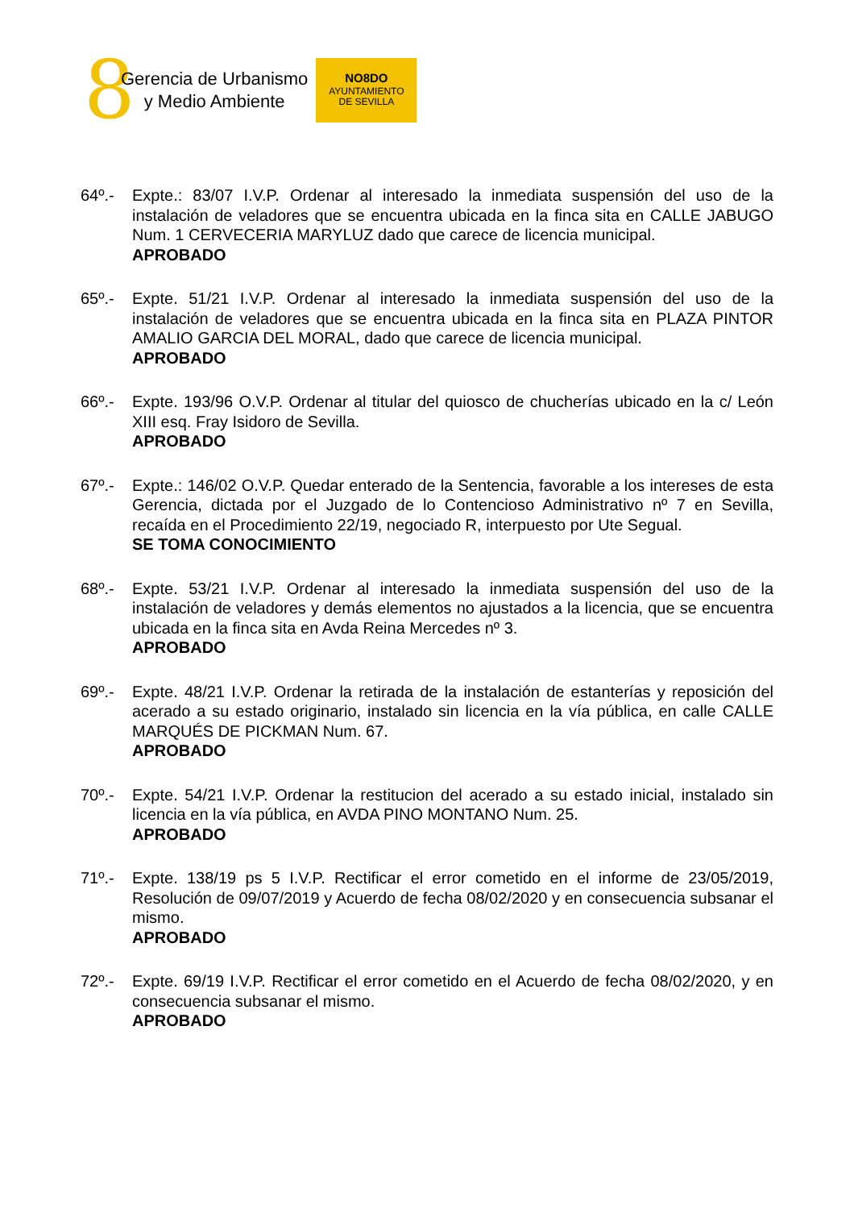8
Gerencia de Urbanismo
y Medio Ambiente
NO8DO
AYUNTAMIENTO
DE SEVILLA
64º.- Expte.: 83/07 I.V.P. Ordenar al interesado la inmediata suspensión del uso de la instalación de veladores que se encuentra ubicada en la finca sita en CALLE JABUGO Num. 1 CERVECERIA MARYLUZ dado que carece de licencia municipal.
APROBADO
65º.- Expte. 51/21 I.V.P. Ordenar al interesado la inmediata suspensión del uso de la instalación de veladores que se encuentra ubicada en la finca sita en PLAZA PINTOR AMALIO GARCIA DEL MORAL, dado que carece de licencia municipal.
APROBADO
66º.- Expte. 193/96 O.V.P. Ordenar al titular del quiosco de chucherías ubicado en la c/ León XIII esq. Fray Isidoro de Sevilla.
APROBADO
67º.- Expte.: 146/02 O.V.P. Quedar enterado de la Sentencia, favorable a los intereses de esta Gerencia, dictada por el Juzgado de lo Contencioso Administrativo nº 7 en Sevilla, recaída en el Procedimiento 22/19, negociado R, interpuesto por Ute Segual.
SE TOMA CONOCIMIENTO
68º.- Expte. 53/21 I.V.P. Ordenar al interesado la inmediata suspensión del uso de la instalación de veladores y demás elementos no ajustados a la licencia, que se encuentra ubicada en la finca sita en Avda Reina Mercedes nº 3.
APROBADO
69º.- Expte. 48/21 I.V.P. Ordenar la retirada de la instalación de estanterías y reposición del acerado a su estado originario, instalado sin licencia en la vía pública, en calle CALLE MARQUÉS DE PICKMAN Num. 67.
APROBADO
70º.- Expte. 54/21 I.V.P. Ordenar la restitucion del acerado a su estado inicial, instalado sin licencia en la vía pública, en AVDA PINO MONTANO Num. 25.
APROBADO
71º.- Expte. 138/19 ps 5 I.V.P. Rectificar el error cometido en el informe de 23/05/2019, Resolución de 09/07/2019 y Acuerdo de fecha 08/02/2020 y en consecuencia subsanar el mismo.
APROBADO
72º.- Expte. 69/19 I.V.P. Rectificar el error cometido en el Acuerdo de fecha 08/02/2020, y en consecuencia subsanar el mismo.
APROBADO